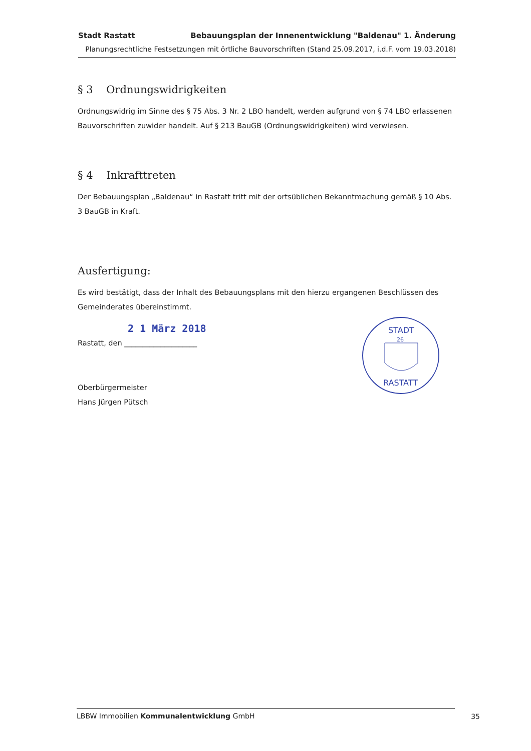Stadt Rastatt Bebauungsplan der Innenentwicklung "Baldenau" 1. Änderung
Planungsrechtliche Festsetzungen mit örtliche Bauvorschriften (Stand 25.09.2017, i.d.F. vom 19.03.2018)
§ 3 Ordnungswidrigkeiten
Ordnungswidrig im Sinne des § 75 Abs. 3 Nr. 2 LBO handelt, werden aufgrund von § 74 LBO erlassenen Bauvorschriften zuwider handelt. Auf § 213 BauGB (Ordnungswidrigkeiten) wird verwiesen.
§ 4 Inkrafttreten
Der Bebauungsplan „Baldenau“ in Rastatt tritt mit der ortsüblichen Bekanntmachung gemäß § 10 Abs. 3 BauGB in Kraft.
Ausfertigung:
Es wird bestätigt, dass der Inhalt des Bebauungsplans mit den hierzu ergangenen Beschlüssen des Gemeinderates übereinstimmt.
2 1 März 2018
Rastatt, den ____________________
Oberbürgermeister
Hans Jürgen Pütsch
STADT
26
RASTATT
LBBW Immobilien Kommunalentwicklung GmbH 35